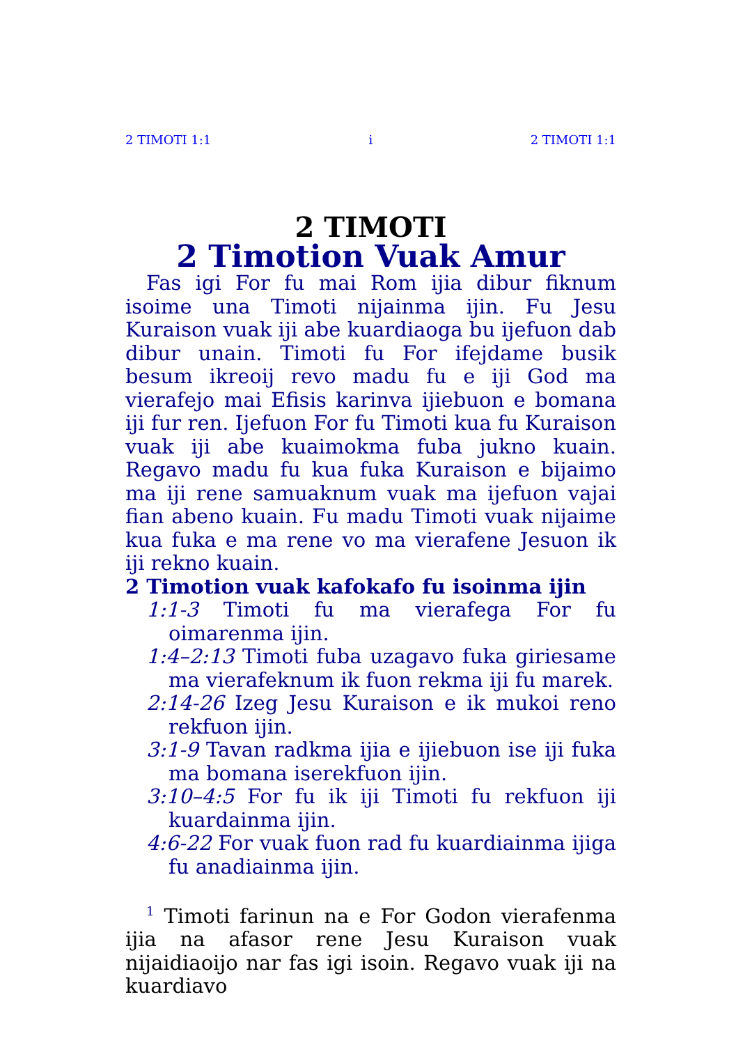2 TIMOTI 1:1 i 2 TIMOTI 1:1
2 TIMOTI
2 Timotion Vuak Amur
Fas igi For fu mai Rom ijia dibur fiknum isoime una Timoti nijainma ijin. Fu Jesu Kuraison vuak iji abe kuardiaoga bu ijefuon dab dibur unain. Timoti fu For ifejdame busik besum ikreoij revo madu fu e iji God ma vierafejo mai Efisis karinva ijiebuon e bomana iji fur ren. Ijefuon For fu Timoti kua fu Kuraison vuak iji abe kuaimokma fuba jukno kuain. Regavo madu fu kua fuka Kuraison e bijaimo ma iji rene samuaknum vuak ma ijefuon vajai fian abeno kuain. Fu madu Timoti vuak nijaime kua fuka e ma rene vo ma vierafene Jesuon ik iji rekno kuain.
2 Timotion vuak kafokafo fu isoinma ijin
1:1-3 Timoti fu ma vierafega For fu oimarenma ijin.
1:4–2:13 Timoti fuba uzagavo fuka giriesame ma vierafeknum ik fuon rekma iji fu marek.
2:14-26 Izeg Jesu Kuraison e ik mukoi reno rekfuon ijin.
3:1-9 Tavan radkma ijia e ijiebuon ise iji fuka ma bomana iserekfuon ijin.
3:10–4:5 For fu ik iji Timoti fu rekfuon iji kuardainma ijin.
4:6-22 For vuak fuon rad fu kuardiainma ijiga fu anadiainma ijin.
<sup>1</sup> Timoti farinun na e For Godon vierafenma ijia na afasor rene Jesu Kuraison vuak nijaidiaoijo nar fas igi isoin. Regavo vuak iji na kuardiavo